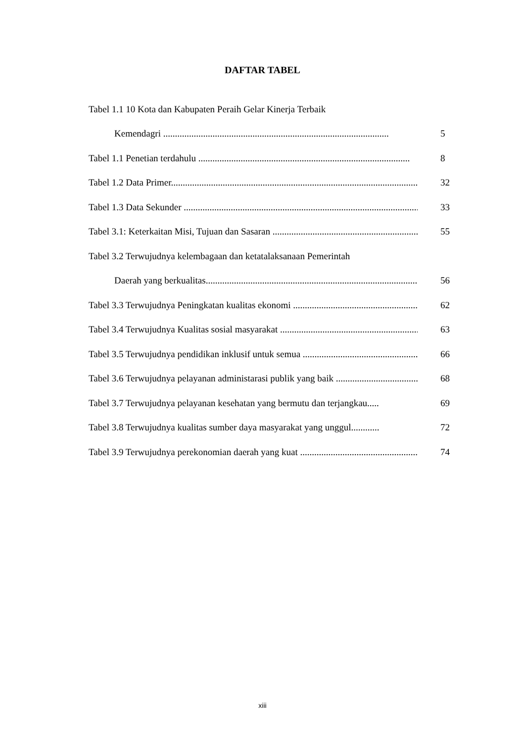DAFTAR TABEL
Tabel 1.1 10 Kota dan Kabupaten Peraih Gelar Kinerja Terbaik
Kemendagri ................................................................................................ 5
Tabel 1.1 Penetian terdahulu .......................................................................................... 8
Tabel 1.2 Data Primer.......................................................................................................... 32
Tabel 1.3 Data Sekunder .................................................................................................... 33
Tabel 3.1: Keterkaitan Misi, Tujuan dan Sasaran ............................................................... 55
Tabel 3.2 Terwujudnya kelembagaan dan ketatalaksanaan Pemerintah
Daerah yang berkualitas.......................................................................................... 56
Tabel 3.3 Terwujudnya Peningkatan kualitas ekonomi ...................................................... 62
Tabel 3.4 Terwujudnya Kualitas sosial masyarakat ........................................................... 63
Tabel 3.5 Terwujudnya pendidikan inklusif untuk semua .................................................. 66
Tabel 3.6 Terwujudnya pelayanan administarasi publik yang baik .................................... 68
Tabel 3.7 Terwujudnya pelayanan kesehatan yang bermutu dan terjangkau..... 69
Tabel 3.8 Terwujudnya kualitas sumber daya masyarakat yang unggul............ 72
Tabel 3.9 Terwujudnya perekonomian daerah yang kuat ................................................... 74
xiii